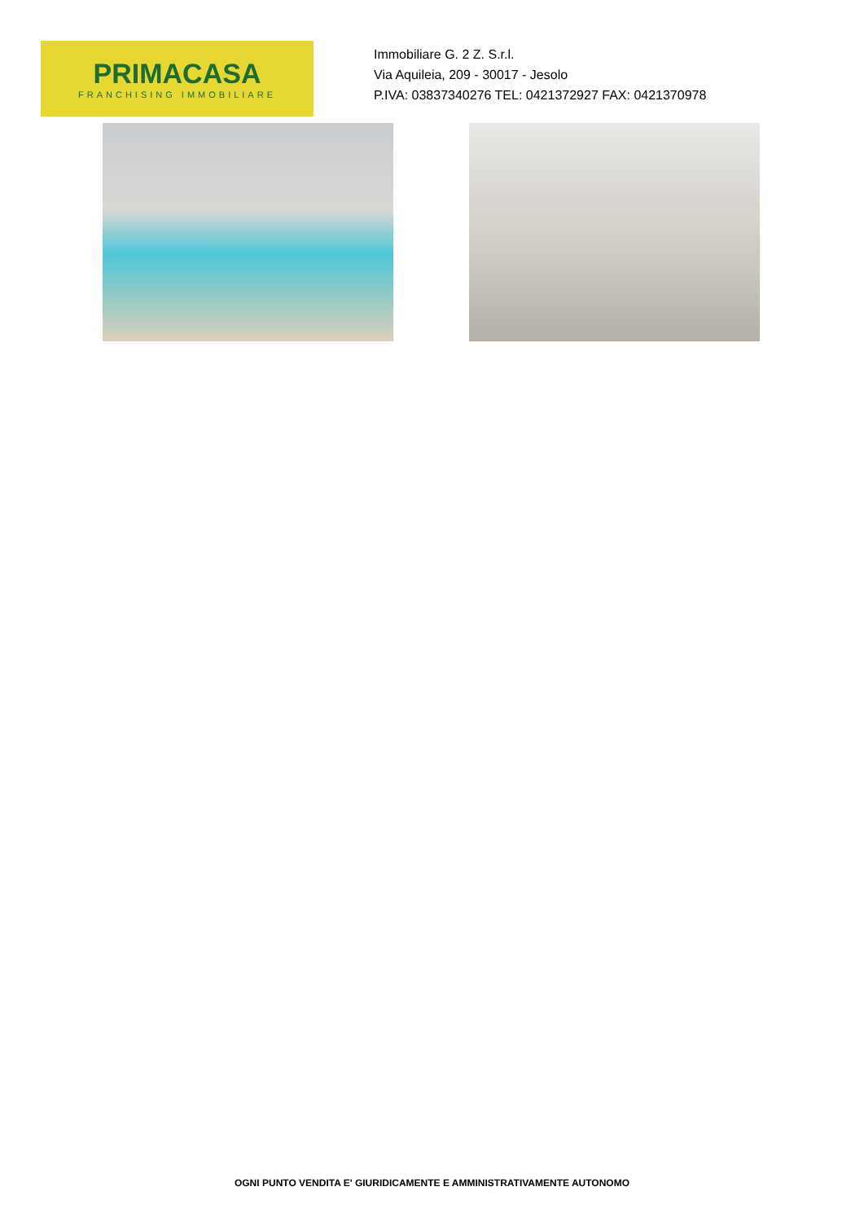PRIMACASA
FRANCHISING IMMOBILIARE
Immobiliare G. 2 Z. S.r.l.
Via Aquileia, 209 - 30017 - Jesolo
P.IVA: 03837340276 TEL: 0421372927 FAX: 0421370978
OGNI PUNTO VENDITA E' GIURIDICAMENTE E AMMINISTRATIVAMENTE AUTONOMO